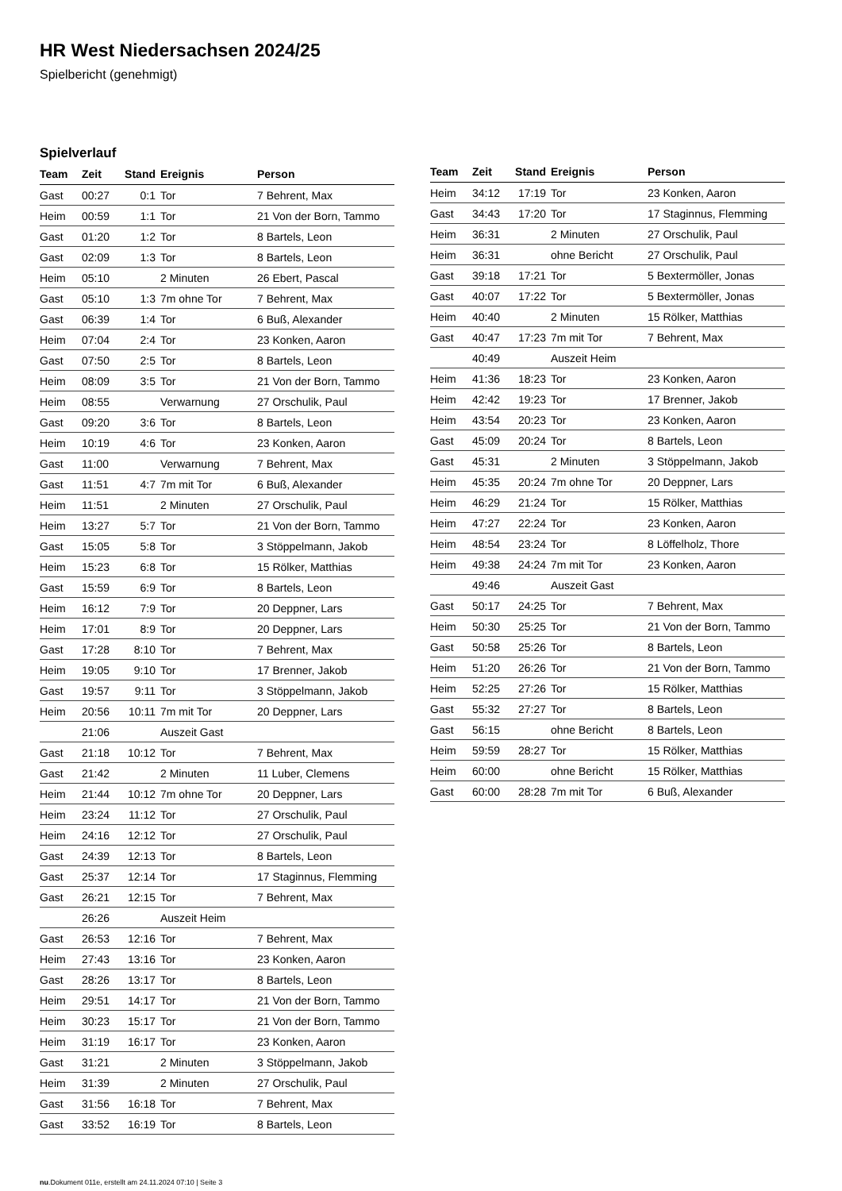HR West Niedersachsen 2024/25
Spielbericht (genehmigt)
Spielverlauf
| Team | Zeit | Stand | Ereignis | Person |
| --- | --- | --- | --- | --- |
| Gast | 00:27 | 0:1 | Tor | 7 Behrent, Max |
| Heim | 00:59 | 1:1 | Tor | 21 Von der Born, Tammo |
| Gast | 01:20 | 1:2 | Tor | 8 Bartels, Leon |
| Gast | 02:09 | 1:3 | Tor | 8 Bartels, Leon |
| Heim | 05:10 | | 2 Minuten | 26 Ebert, Pascal |
| Gast | 05:10 | 1:3 | 7m ohne Tor | 7 Behrent, Max |
| Gast | 06:39 | 1:4 | Tor | 6 Buß, Alexander |
| Heim | 07:04 | 2:4 | Tor | 23 Konken, Aaron |
| Gast | 07:50 | 2:5 | Tor | 8 Bartels, Leon |
| Heim | 08:09 | 3:5 | Tor | 21 Von der Born, Tammo |
| Heim | 08:55 | | Verwarnung | 27 Orschulik, Paul |
| Gast | 09:20 | 3:6 | Tor | 8 Bartels, Leon |
| Heim | 10:19 | 4:6 | Tor | 23 Konken, Aaron |
| Gast | 11:00 | | Verwarnung | 7 Behrent, Max |
| Gast | 11:51 | 4:7 | 7m mit Tor | 6 Buß, Alexander |
| Heim | 11:51 | | 2 Minuten | 27 Orschulik, Paul |
| Heim | 13:27 | 5:7 | Tor | 21 Von der Born, Tammo |
| Gast | 15:05 | 5:8 | Tor | 3 Stöppelmann, Jakob |
| Heim | 15:23 | 6:8 | Tor | 15 Rölker, Matthias |
| Gast | 15:59 | 6:9 | Tor | 8 Bartels, Leon |
| Heim | 16:12 | 7:9 | Tor | 20 Deppner, Lars |
| Heim | 17:01 | 8:9 | Tor | 20 Deppner, Lars |
| Gast | 17:28 | 8:10 | Tor | 7 Behrent, Max |
| Heim | 19:05 | 9:10 | Tor | 17 Brenner, Jakob |
| Gast | 19:57 | 9:11 | Tor | 3 Stöppelmann, Jakob |
| Heim | 20:56 | 10:11 | 7m mit Tor | 20 Deppner, Lars |
| | 21:06 | | Auszeit Gast | |
| Gast | 21:18 | 10:12 | Tor | 7 Behrent, Max |
| Gast | 21:42 | | 2 Minuten | 11 Luber, Clemens |
| Heim | 21:44 | 10:12 | 7m ohne Tor | 20 Deppner, Lars |
| Heim | 23:24 | 11:12 | Tor | 27 Orschulik, Paul |
| Heim | 24:16 | 12:12 | Tor | 27 Orschulik, Paul |
| Gast | 24:39 | 12:13 | Tor | 8 Bartels, Leon |
| Gast | 25:37 | 12:14 | Tor | 17 Staginnus, Flemming |
| Gast | 26:21 | 12:15 | Tor | 7 Behrent, Max |
| | 26:26 | | Auszeit Heim | |
| Gast | 26:53 | 12:16 | Tor | 7 Behrent, Max |
| Heim | 27:43 | 13:16 | Tor | 23 Konken, Aaron |
| Gast | 28:26 | 13:17 | Tor | 8 Bartels, Leon |
| Heim | 29:51 | 14:17 | Tor | 21 Von der Born, Tammo |
| Heim | 30:23 | 15:17 | Tor | 21 Von der Born, Tammo |
| Heim | 31:19 | 16:17 | Tor | 23 Konken, Aaron |
| Gast | 31:21 | | 2 Minuten | 3 Stöppelmann, Jakob |
| Heim | 31:39 | | 2 Minuten | 27 Orschulik, Paul |
| Gast | 31:56 | 16:18 | Tor | 7 Behrent, Max |
| Gast | 33:52 | 16:19 | Tor | 8 Bartels, Leon |
| Team | Zeit | Stand | Ereignis | Person |
| --- | --- | --- | --- | --- |
| Heim | 34:12 | 17:19 | Tor | 23 Konken, Aaron |
| Gast | 34:43 | 17:20 | Tor | 17 Staginnus, Flemming |
| Heim | 36:31 | | 2 Minuten | 27 Orschulik, Paul |
| Heim | 36:31 | | ohne Bericht | 27 Orschulik, Paul |
| Gast | 39:18 | 17:21 | Tor | 5 Bextermöller, Jonas |
| Gast | 40:07 | 17:22 | Tor | 5 Bextermöller, Jonas |
| Heim | 40:40 | | 2 Minuten | 15 Rölker, Matthias |
| Gast | 40:47 | 17:23 | 7m mit Tor | 7 Behrent, Max |
| | 40:49 | | Auszeit Heim | |
| Heim | 41:36 | 18:23 | Tor | 23 Konken, Aaron |
| Heim | 42:42 | 19:23 | Tor | 17 Brenner, Jakob |
| Heim | 43:54 | 20:23 | Tor | 23 Konken, Aaron |
| Gast | 45:09 | 20:24 | Tor | 8 Bartels, Leon |
| Gast | 45:31 | | 2 Minuten | 3 Stöppelmann, Jakob |
| Heim | 45:35 | 20:24 | 7m ohne Tor | 20 Deppner, Lars |
| Heim | 46:29 | 21:24 | Tor | 15 Rölker, Matthias |
| Heim | 47:27 | 22:24 | Tor | 23 Konken, Aaron |
| Heim | 48:54 | 23:24 | Tor | 8 Löffelholz, Thore |
| Heim | 49:38 | 24:24 | 7m mit Tor | 23 Konken, Aaron |
| | 49:46 | | Auszeit Gast | |
| Gast | 50:17 | 24:25 | Tor | 7 Behrent, Max |
| Heim | 50:30 | 25:25 | Tor | 21 Von der Born, Tammo |
| Gast | 50:58 | 25:26 | Tor | 8 Bartels, Leon |
| Heim | 51:20 | 26:26 | Tor | 21 Von der Born, Tammo |
| Heim | 52:25 | 27:26 | Tor | 15 Rölker, Matthias |
| Gast | 55:32 | 27:27 | Tor | 8 Bartels, Leon |
| Gast | 56:15 | | ohne Bericht | 8 Bartels, Leon |
| Heim | 59:59 | 28:27 | Tor | 15 Rölker, Matthias |
| Heim | 60:00 | | ohne Bericht | 15 Rölker, Matthias |
| Gast | 60:00 | 28:28 | 7m mit Tor | 6 Buß, Alexander |
nu.Dokument 011e, erstellt am 24.11.2024 07:10 | Seite 3